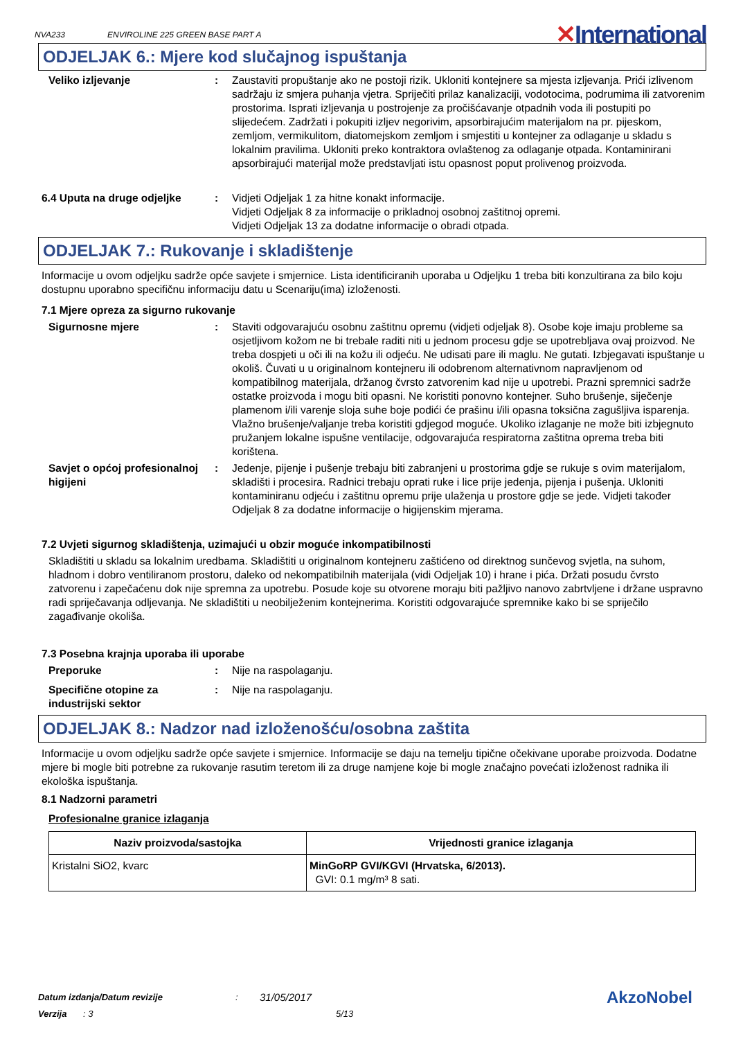NVA233 ENVIROLINE 225 GREEN BASE PART A ✕International
ODJELJAK 6.: Mjere kod slučajnog ispuštanja
Veliko izljevanje : Zaustaviti propuštanje ako ne postoji rizik. Ukloniti kontejnere sa mjesta izljevanja. Prići izlivenom sadržaju iz smjera puhanja vjetra. Spriječiti prilaz kanalizaciji, vodotocima, podrumima ili zatvorenim prostorima. Isprati izljevanja u postrojenje za pročišćavanje otpadnih voda ili postupiti po slijedećem. Zadržati i pokupiti izljev negorivim, apsorbirajućim materijalom na pr. pijeskom, zemljom, vermikulitom, diatomejskom zemljom i smjestiti u kontejner za odlaganje u skladu s lokalnim pravilima. Ukloniti preko kontraktora ovlaštenog za odlaganje otpada. Kontaminirani apsorbirajući materijal može predstavljati istu opasnost poput prolivenog proizvoda.
6.4 Uputa na druge odjeljke
: Vidjeti Odjeljak 1 za hitne konakt informacije.
Vidjeti Odjeljak 8 za informacije o prikladnoj osobnoj zaštitnoj opremi.
Vidjeti Odjeljak 13 za dodatne informacije o obradi otpada.
ODJELJAK 7.: Rukovanje i skladištenje
Informacije u ovom odjeljku sadrže opće savjete i smjernice. Lista identificiranih uporaba u Odjeljku 1 treba biti konzultirana za bilo koju dostupnu uporabno specifičnu informaciju datu u Scenariju(ima) izloženosti.
7.1 Mjere opreza za sigurno rukovanje
Sigurnosne mjere : Staviti odgovarajuću osobnu zaštitnu opremu (vidjeti odjeljak 8). Osobe koje imaju probleme sa osjetljivom kožom ne bi trebale raditi niti u jednom procesu gdje se upotrebljava ovaj proizvod. Ne treba dospjeti u oči ili na kožu ili odjeću. Ne udisati pare ili maglu. Ne gutati. Izbjegavati ispuštanje u okoliš. Čuvati u u originalnom kontejneru ili odobrenom alternativnom napravljenom od kompatibilnog materijala, držanog čvrsto zatvorenim kad nije u upotrebi. Prazni spremnici sadrže ostatke proizvoda i mogu biti opasni. Ne koristiti ponovno kontejner. Suho brušenje, siječenje plamenom i/ili varenje sloja suhe boje podići će prašinu i/ili opasna toksična zagušljiva isparenja. Vlažno brušenje/valjanje treba koristiti gdjegod moguće. Ukoliko izlaganje ne može biti izbjegnuto pružanjem lokalne ispušne ventilacije, odgovarajuća respiratorna zaštitna oprema treba biti korištena.
Savjet o općoj profesionalnoj higijeni
: Jedenje, pijenje i pušenje trebaju biti zabranjeni u prostorima gdje se rukuje s ovim materijalom, skladišti i procesira. Radnici trebaju oprati ruke i lice prije jedenja, pijenja i pušenja. Ukloniti kontaminiranu odjeću i zaštitnu opremu prije ulaženja u prostore gdje se jede. Vidjeti također Odjeljak 8 za dodatne informacije o higijenskim mjerama.
7.2 Uvjeti sigurnog skladištenja, uzimajući u obzir moguće inkompatibilnosti
Skladištiti u skladu sa lokalnim uredbama. Skladištiti u originalnom kontejneru zaštićeno od direktnog sunčevog svjetla, na suhom, hladnom i dobro ventiliranom prostoru, daleko od nekompatibilnih materijala (vidi Odjeljak 10) i hrane i pića. Držati posudu čvrsto zatvorenu i zapečaćenu dok nije spremna za upotrebu. Posude koje su otvorene moraju biti pažljivo nanovo zabrtvljene i držane uspravno radi spriječavanja odljevanja. Ne skladištiti u neobilježenim kontejnerima. Koristiti odgovarajuće spremnike kako bi se spriječilo zagađivanje okoliša.
7.3 Posebna krajnja uporaba ili uporabe
Preporuke : Nije na raspolaganju.
Specifične otopine za industrijski sektor
: Nije na raspolaganju.
ODJELJAK 8.: Nadzor nad izloženošću/osobna zaštita
Informacije u ovom odjeljku sadrže opće savjete i smjernice. Informacije se daju na temelju tipične očekivane uporabe proizvoda. Dodatne mjere bi mogle biti potrebne za rukovanje rasutim teretom ili za druge namjene koje bi mogle značajno povećati izloženost radnika ili ekološka ispuštanja.
8.1 Nadzorni parametri
Profesionalne granice izlaganja
| Naziv proizvoda/sastojka | Vrijednosti granice izlaganja |
| --- | --- |
| Kristalni SiO2, kvarc | MinGoRP GVI/KGVI (Hrvatska, 6/2013). GVI: 0.1 mg/m³ 8 sati. |
Datum izdanja/Datum revizije: 31/05/2017 AkzoNobel
Verzija: 3 5/13